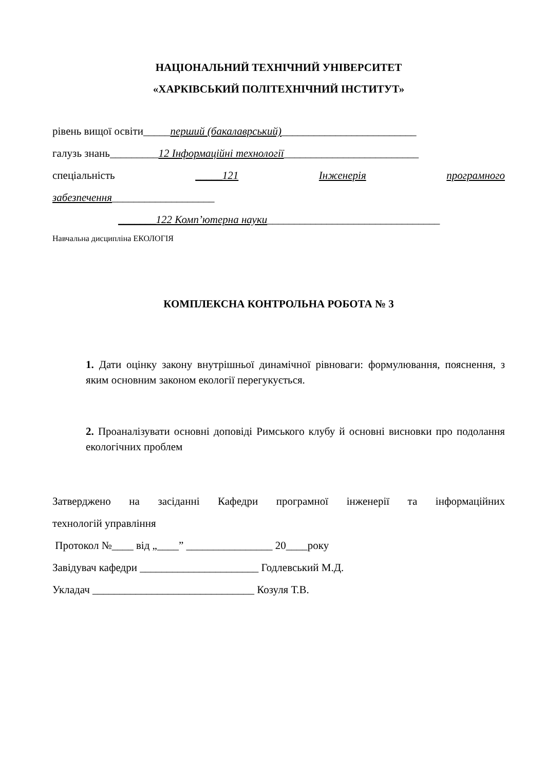НАЦІОНАЛЬНИЙ ТЕХНІЧНИЙ УНІВЕРСИТЕТ
«ХАРКІВСЬКИЙ ПОЛІТЕХНІЧНИЙ ІНСТИТУТ»
рівень вищої освіти_____перший (бакалаврський)_________________________
галузь знань_________12 Інформаційні технології_________________________
спеціальність _____121 Інженерія програмного
забезпечення___________________
_______122 Комп’ютерна науки________________________________
Навчальна дисципліна ЕКОЛОГІЯ
КОМПЛЕКСНА КОНТРОЛЬНА РОБОТА № 3
1. Дати оцінку закону внутрішньої динамічної рівноваги: формулювання, пояснення, з яким основним законом екології перегукується.
2. Проаналізувати основні доповіді Римського клубу й основні висновки про подолання екологічних проблем
Затверджено на засіданні Кафедри програмної інженерії та інформаційних
технологій управління
Протокол №____ від „____” ________________ 20____року
Завідувач кафедри ______________________ Годлевський М.Д.
Укладач ______________________________ Козуля Т.В.